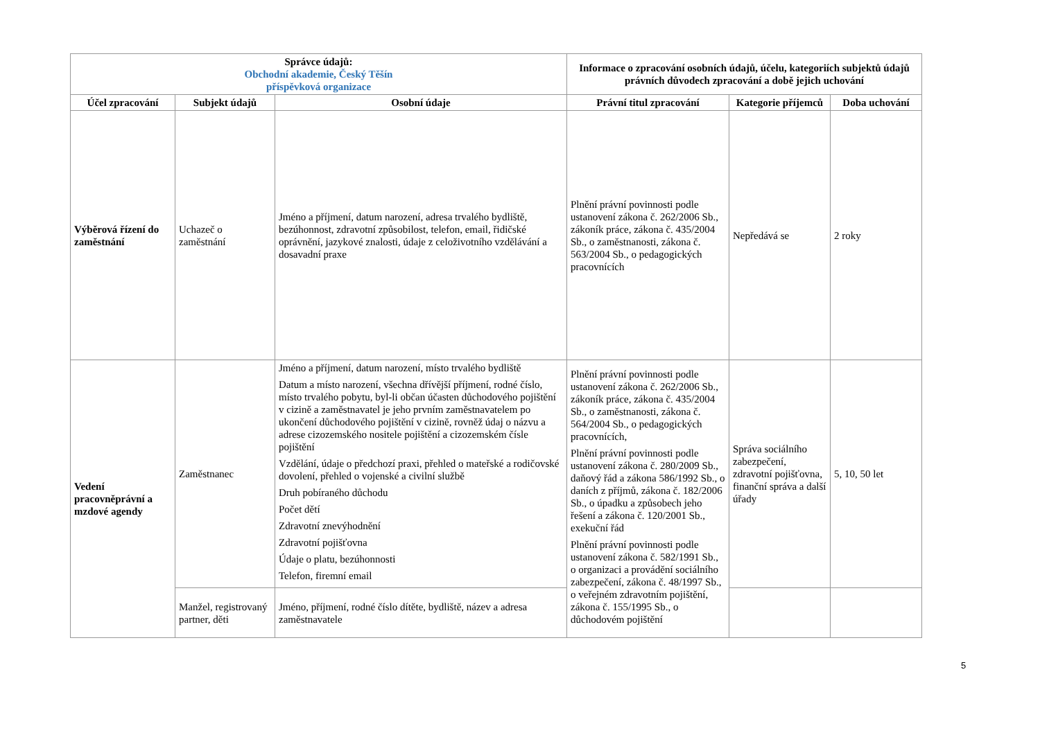| Správce údajů: Obchodní akademie, Český Těšín příspěvková organizace | | | Informace o zpracování osobních údajů, účelu, kategoriích subjektů údajů právních důvodech zpracování a době jejich uchování | | |
| --- | --- | --- | --- | --- | --- |
| Účel zpracování | Subjekt údajů | Osobní údaje | Právní titul zpracování | Kategorie příjemců | Doba uchování |
| Výběrová řízení do zaměstnání | Uchazeč o zaměstnání | Jméno a příjmení, datum narození, adresa trvalého bydliště, bezúhonnost, zdravotní způsobilost, telefon, email, řidičské oprávnění, jazykové znalosti, údaje z celoživotního vzdělávání a dosavadní praxe | Plnění právní povinnosti podle ustanovení zákona č. 262/2006 Sb., zákoník práce, zákona č. 435/2004 Sb., o zaměstnanosti, zákona č. 563/2004 Sb., o pedagogických pracovnících | Nepředává se | 2 roky |
| Vedení pracovněprávní a mzdové agendy | Zaměstnanec | Jméno a příjmení, datum narození, místo trvalého bydliště Datum a místo narození, všechna dřívější příjmení, rodné číslo, místo trvalého pobytu, byl-li občan účasten důchodového pojištění v cizině a zaměstnavatel je jeho prvním zaměstnavatelem po ukončení důchodového pojištění v cizině, rovněž údaj o názvu a adrese cizozemského nositele pojištění a cizozemském čísle pojištění Vzdělání, údaje o předchozí praxi, přehled o mateřské a rodičovské dovolení, přehled o vojenské a civilní službě Druh pobíraného důchodu Počet dětí Zdravotní znevýhodnění Zdravotní pojišťovna Údaje o platu, bezúhonnosti Telefon, firemní email | Plnění právní povinnosti podle ustanovení zákona č. 262/2006 Sb., zákoník práce, zákona č. 435/2004 Sb., o zaměstnanosti, zákona č. 564/2004 Sb., o pedagogických pracovnících, Plnění právní povinnosti podle ustanovení zákona č. 280/2009 Sb., daňový řád a zákona 586/1992 Sb., o daních z příjmů, zákona č. 182/2006 Sb., o úpadku a způsobech jeho řešení a zákona č. 120/2001 Sb., exekuční řád Plnění právní povinnosti podle ustanovení zákona č. 582/1991 Sb., o organizaci a provádění sociálního zabezpečení, zákona č. 48/1997 Sb., o veřejném zdravotním pojištění, zákona č. 155/1995 Sb., o důchodovém pojištění | Správa sociálního zabezpečení, zdravotní pojišťovna, finanční správa a další úřady | 5, 10, 50 let |
| | Manžel, registrovaný partner, děti | Jméno, příjmení, rodné číslo dítěte, bydliště, název a adresa zaměstnavatele | | | |
5